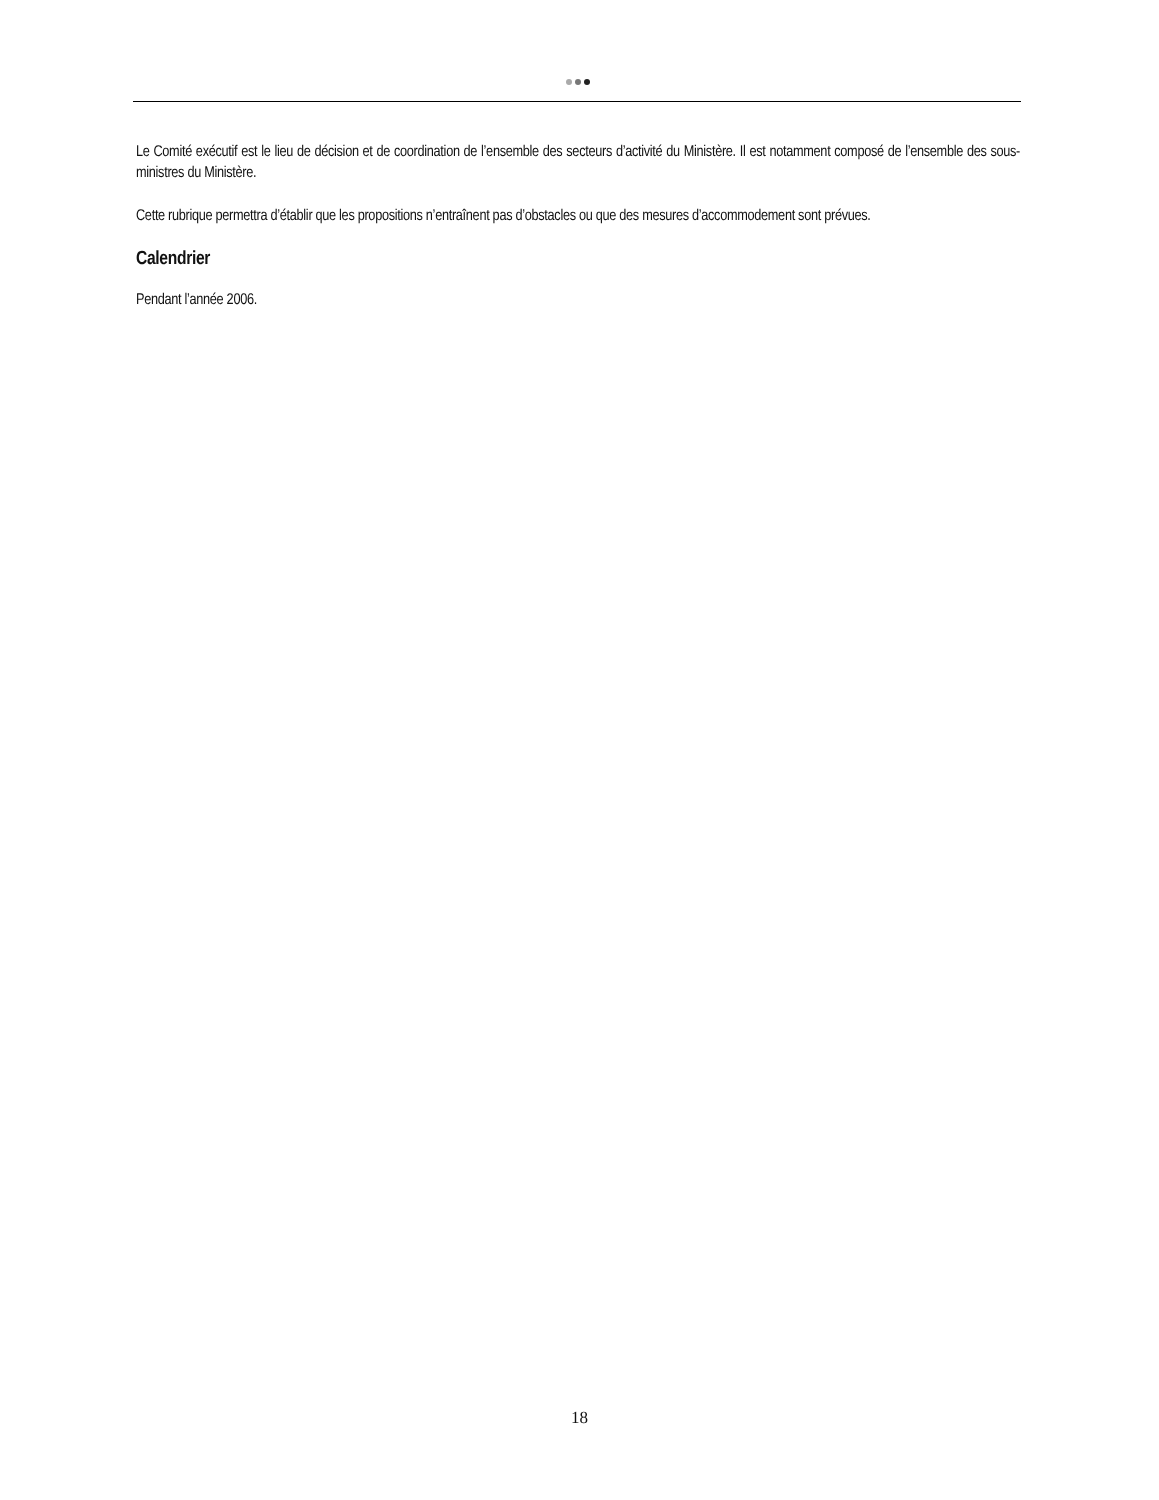Le Comité exécutif est le lieu de décision et de coordination de l’ensemble des secteurs d’activité du Ministère. Il est notamment composé de l’ensemble des sous-ministres du Ministère.
Cette rubrique permettra d’établir que les propositions n’entraînent pas d’obstacles ou que des mesures d’accommodement sont prévues.
Calendrier
Pendant l’année 2006.
18